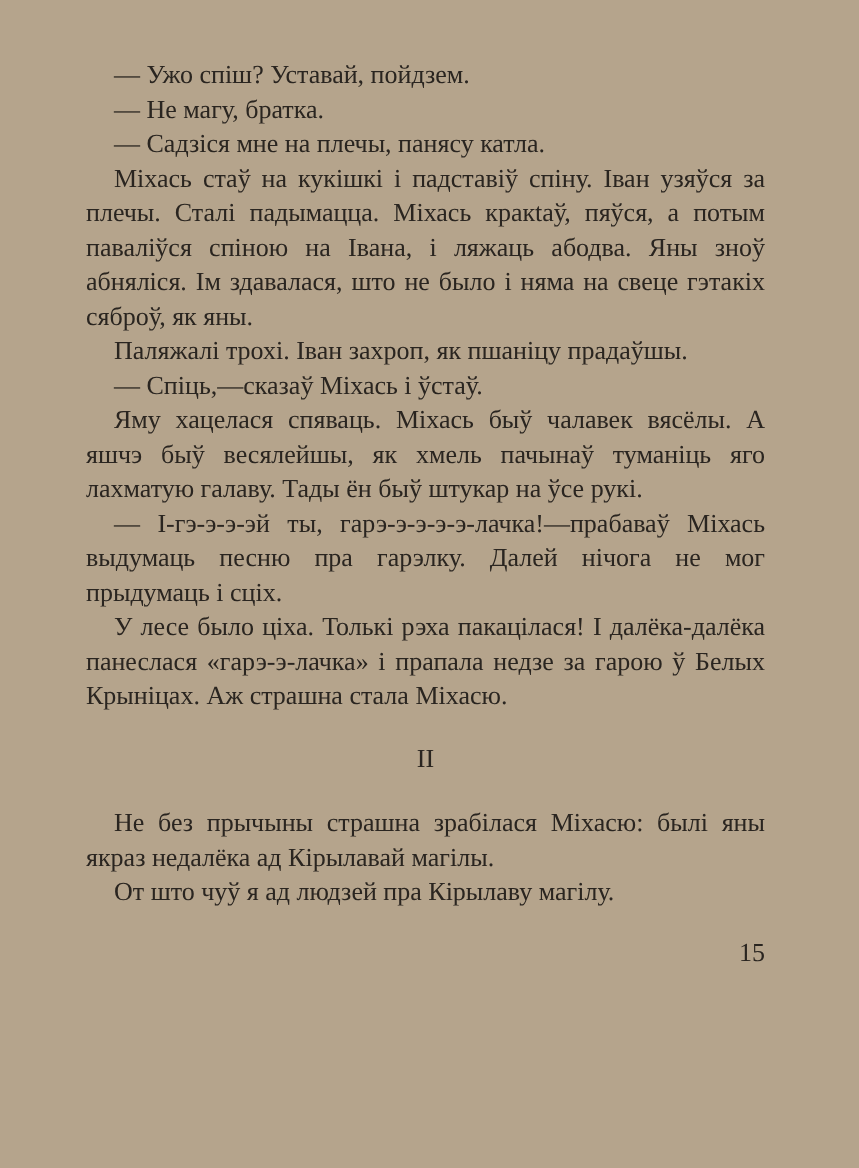— Ужо спіш? Уставай, пойдзем.
— Не магу, братка.
— Садзіся мне на плечы, панясу катла.
Міхась стаў на кукішкі і падставіў спіну. Іван узяўся за плечы. Сталі падымацца. Міхась кракtaў, пяўся, а потым паваліўся спіною на Івана, і ляжаць абодва. Яны зноў абняліся. Ім здавалася, што не было і няма на свеце гэтакіх сяброў, як яны.
Паляжалі трохі. Іван захроп, як пшаніцу прадаўшы.
— Спіць,—сказаў Міхась і ўстаў.
Яму хацелася спяваць. Міхась быў чалавек вясёлы. А яшчэ быў весялейшы, як хмель пачынаў туманіць яго лахматую галаву. Тады ён быў штукар на ўсе рукі.
— І-гэ-э-э-эй ты, гарэ-э-э-э-э-лачка!—прабаваў Міхась выдумаць песню пра гарэлку. Далей нічога не мог прыдумаць і сціх.
У лесе было ціха. Толькі рэха пакацілася! І далёка-далёка панеслася «гарэ-э-лачка» і прапала недзе за гарою ў Белых Крыніцах. Аж страшна стала Міхасю.
II
Не без прычыны страшна зрабілася Міхасю: былі яны якраз недалёка ад Кірылавай магілы.
От што чуў я ад людзей пра Кірылаву магілу.
15